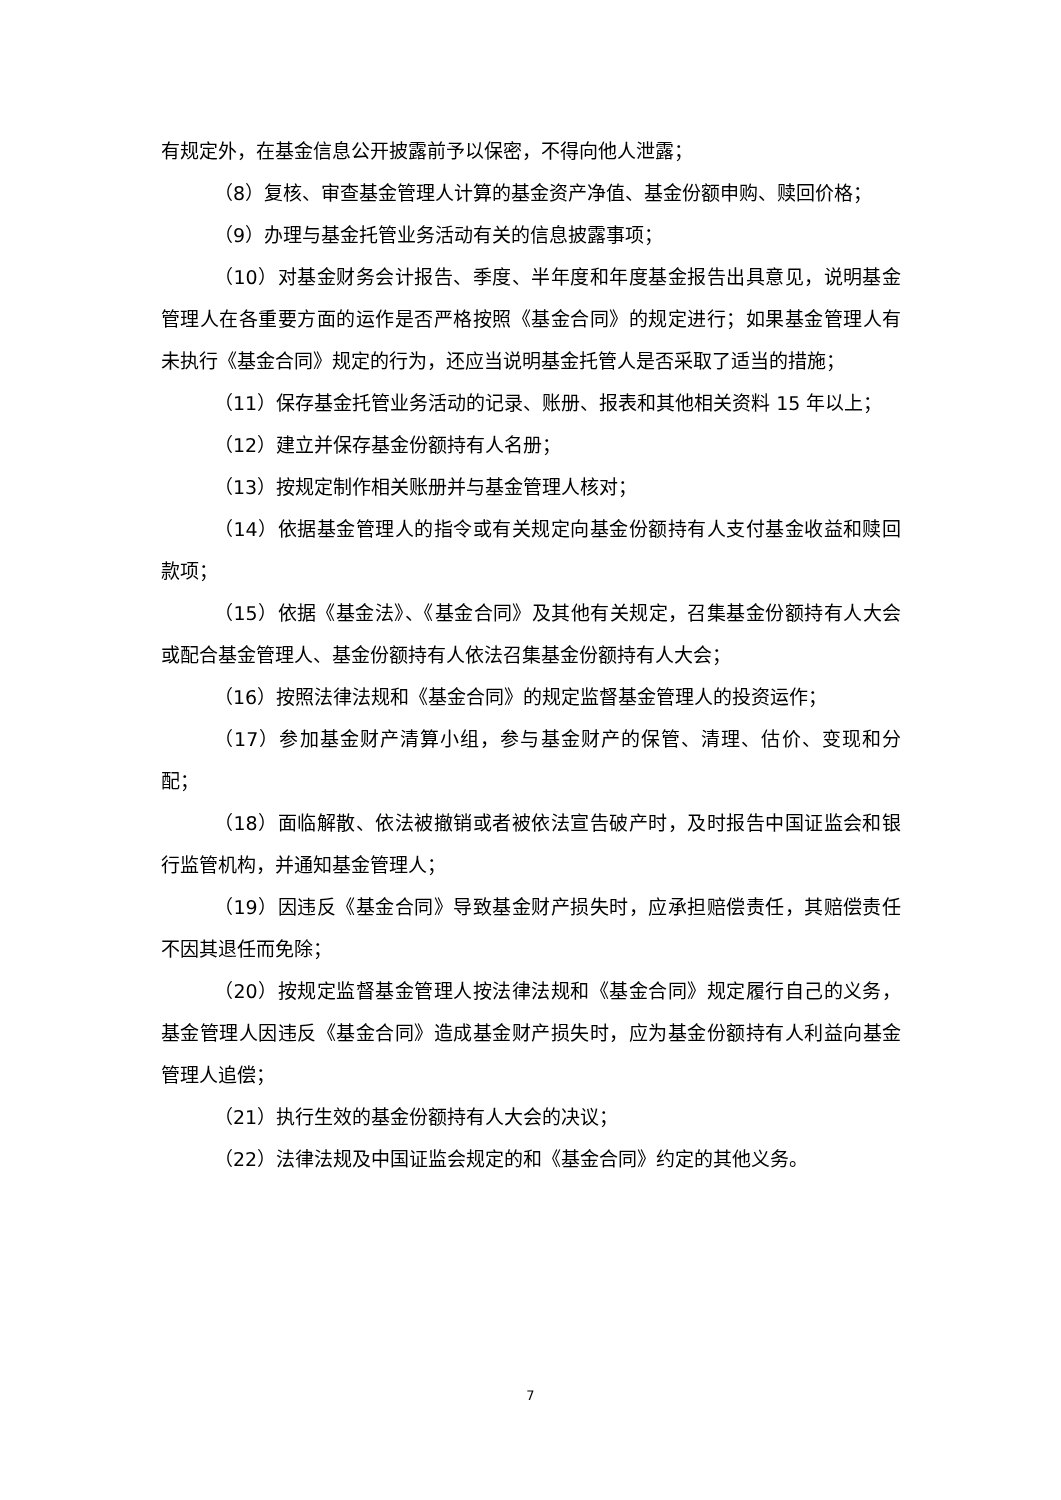有规定外，在基金信息公开披露前予以保密，不得向他人泄露；
（8）复核、审查基金管理人计算的基金资产净值、基金份额申购、赎回价格；
（9）办理与基金托管业务活动有关的信息披露事项；
（10）对基金财务会计报告、季度、半年度和年度基金报告出具意见，说明基金管理人在各重要方面的运作是否严格按照《基金合同》的规定进行；如果基金管理人有未执行《基金合同》规定的行为，还应当说明基金托管人是否采取了适当的措施；
（11）保存基金托管业务活动的记录、账册、报表和其他相关资料 15 年以上；
（12）建立并保存基金份额持有人名册；
（13）按规定制作相关账册并与基金管理人核对；
（14）依据基金管理人的指令或有关规定向基金份额持有人支付基金收益和赎回款项；
（15）依据《基金法》、《基金合同》及其他有关规定，召集基金份额持有人大会或配合基金管理人、基金份额持有人依法召集基金份额持有人大会；
（16）按照法律法规和《基金合同》的规定监督基金管理人的投资运作；
（17）参加基金财产清算小组，参与基金财产的保管、清理、估价、变现和分配；
（18）面临解散、依法被撤销或者被依法宣告破产时，及时报告中国证监会和银行监管机构，并通知基金管理人；
（19）因违反《基金合同》导致基金财产损失时，应承担赔偿责任，其赔偿责任不因其退任而免除；
（20）按规定监督基金管理人按法律法规和《基金合同》规定履行自己的义务，基金管理人因违反《基金合同》造成基金财产损失时，应为基金份额持有人利益向基金管理人追偿；
（21）执行生效的基金份额持有人大会的决议；
（22）法律法规及中国证监会规定的和《基金合同》约定的其他义务。
7